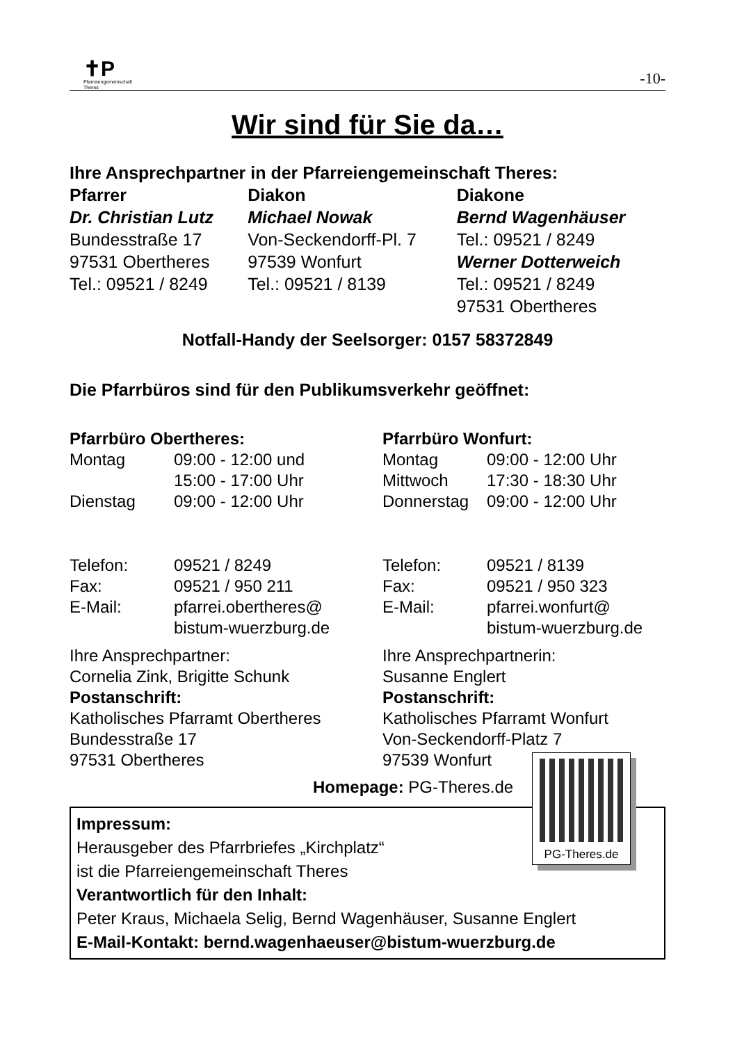✝P
Pfarreiengemeinschaft
Theres
-10-
Wir sind für Sie da…
Ihre Ansprechpartner in der Pfarreiengemeinschaft Theres:
| Pfarrer | Diakon | Diakone |
| Dr. Christian Lutz | Michael Nowak | Bernd Wagenhäuser |
| Bundesstraße 17 | Von-Seckendorff-Pl. 7 | Tel.: 09521 / 8249 |
| 97531 Obertheres | 97539 Wonfurt | Werner Dotterweich |
| Tel.: 09521 / 8249 | Tel.: 09521 / 8139 | Tel.: 09521 / 8249 |
| | | 97531 Obertheres |
Notfall-Handy der Seelsorger: 0157 58372849
Die Pfarrbüros sind für den Publikumsverkehr geöffnet:
| Pfarrbüro Obertheres: | | Pfarrbüro Wonfurt: | |
| Montag | 09:00 - 12:00 und | Montag | 09:00 - 12:00 Uhr |
| | 15:00 - 17:00 Uhr | Mittwoch | 17:30 - 18:30 Uhr |
| Dienstag | 09:00 - 12:00 Uhr | Donnerstag | 09:00 - 12:00 Uhr |
| Telefon: | 09521 / 8249 | Telefon: | 09521 / 8139 |
| Fax: | 09521 / 950 211 | Fax: | 09521 / 950 323 |
| E-Mail: | pfarrei.obertheres@ bistum-wuerzburg.de | E-Mail: | pfarrei.wonfurt@ bistum-wuerzburg.de |
| Ihre Ansprechpartner: Cornelia Zink, Brigitte Schunk Postanschrift: Katholisches Pfarramt Obertheres Bundesstraße 17 97531 Obertheres | | Ihre Ansprechpartnerin: Susanne Englert Postanschrift: Katholisches Pfarramt Wonfurt Von-Seckendorff-Platz 7 97539 Wonfurt | |
Homepage: PG-Theres.de
Impressum:
Herausgeber des Pfarrbriefes „Kirchplatz“
ist die Pfarreiengemeinschaft Theres
Verantwortlich für den Inhalt:
Peter Kraus, Michaela Selig, Bernd Wagenhäuser, Susanne Englert
E-Mail-Kontakt: bernd.wagenhaeuser@bistum-wuerzburg.de
PG-Theres.de